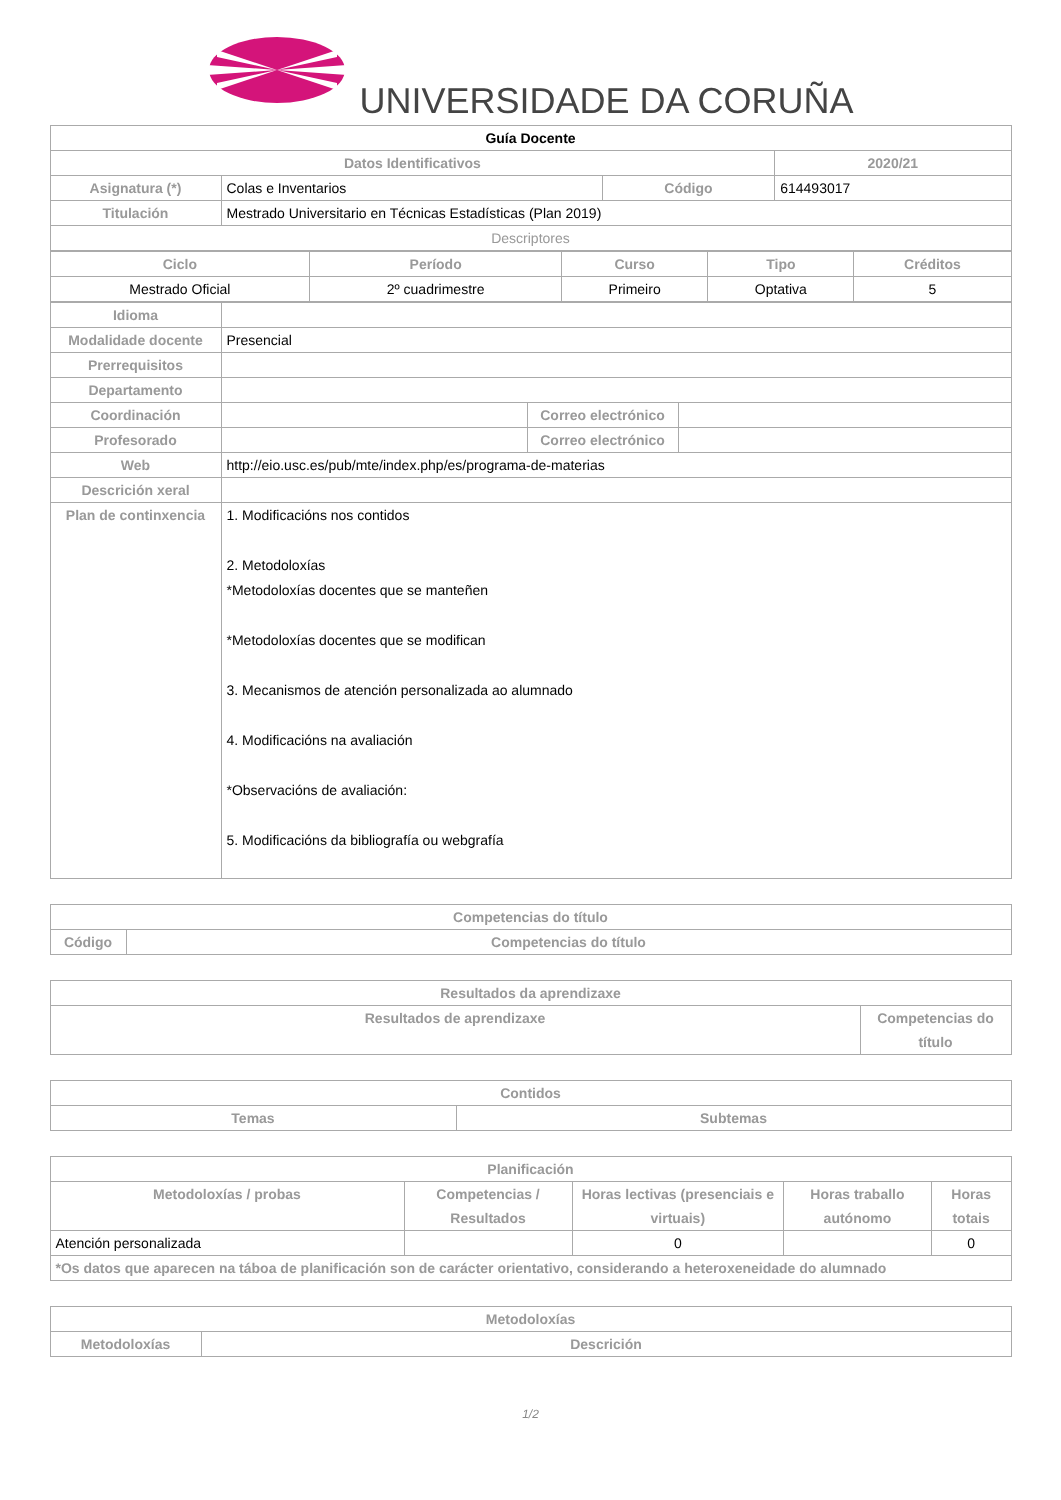UNIVERSIDADE DA CORUÑA
| Guía Docente | | | |
| Datos Identificativos | | | 2020/21 |
| Asignatura (*) | Colas e Inventarios | Código | 614493017 |
| Titulación | Mestrado Universitario en Técnicas Estadísticas (Plan 2019) | | |
| Descriptores | | | |
| Ciclo | Período | Curso | Tipo | Créditos |
| --- | --- | --- | --- | --- |
| Mestrado Oficial | 2º cuadrimestre | Primeiro | Optativa | 5 |
| Idioma | | | |
| Modalidade docente | Presencial | | |
| Prerrequisitos | | | |
| Departamento | | | |
| Coordinación | | Correo electrónico | |
| Profesorado | | Correo electrónico | |
| Web | http://eio.usc.es/pub/mte/index.php/es/programa-de-materias | | |
| Descrición xeral | | | |
| Plan de continxencia | 1. Modificacións nos contidos 2. Metodoloxías *Metodoloxías docentes que se manteñen *Metodoloxías docentes que se modifican 3. Mecanismos de atención personalizada ao alumnado 4. Modificacións na avaliación *Observacións de avaliación: 5. Modificacións da bibliografía ou webgrafía | | |
| Competencias do título | |
| --- | --- |
| Código | Competencias do título |
| Resultados da aprendizaxe | |
| --- | --- |
| Resultados de aprendizaxe | Competencias do título |
| Contidos | |
| --- | --- |
| Temas | Subtemas |
| Planificación | | | | |
| --- | --- | --- | --- | --- |
| Metodoloxías / probas | Competencias / Resultados | Horas lectivas (presenciais e virtuais) | Horas traballo autónomo | Horas totais |
| Atención personalizada | | 0 | | 0 |
| *Os datos que aparecen na táboa de planificación son de carácter orientativo, considerando a heteroxeneidade do alumnado | | | | |
| Metodoloxías | |
| --- | --- |
| Metodoloxías | Descrición |
1/2